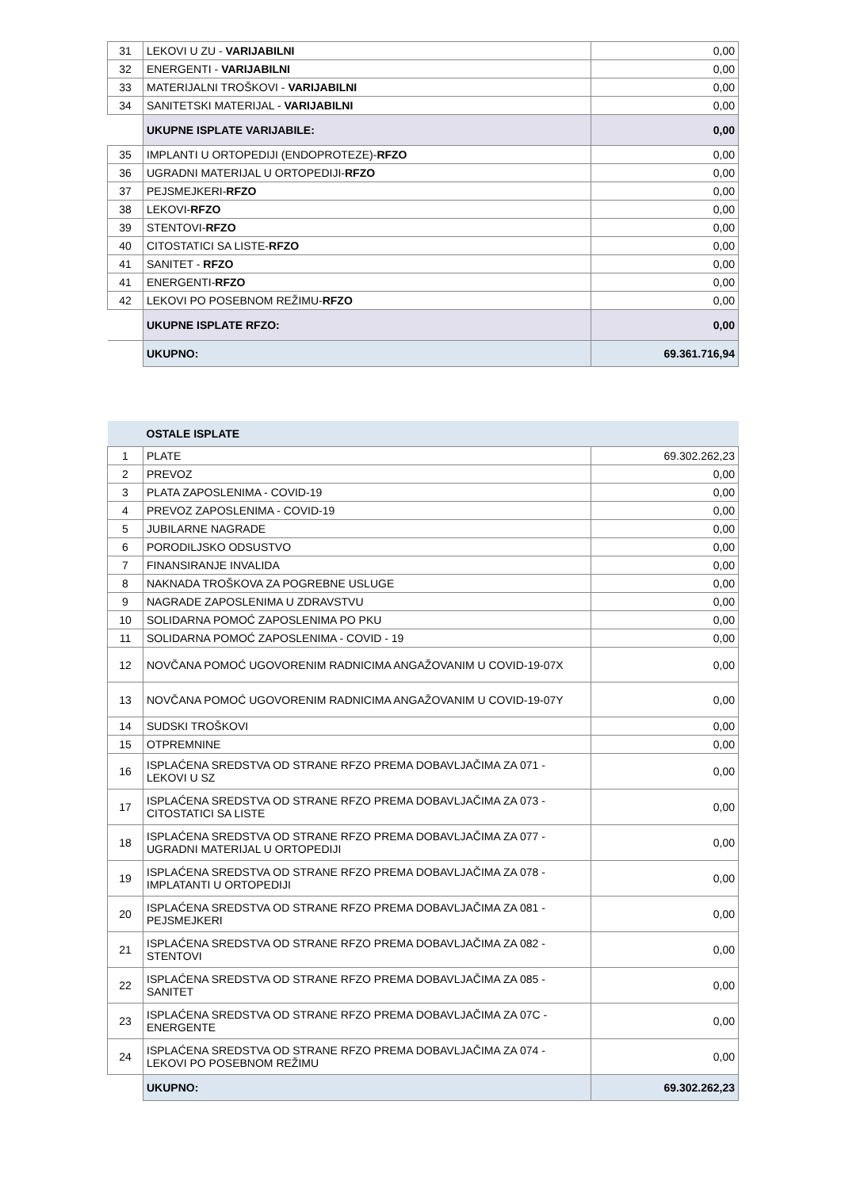| 31 | LEKOVI U ZU - VARIJABILNI | 0,00 |
| 32 | ENERGENTI - VARIJABILNI | 0,00 |
| 33 | MATERIJALNI TROŠKOVI - VARIJABILNI | 0,00 |
| 34 | SANITETSKI MATERIJAL - VARIJABILNI | 0,00 |
| | UKUPNE ISPLATE VARIJABILE: | 0,00 |
| 35 | IMPLANTI U ORTOPEDIJI (ENDOPROTEZE)- RFZO | 0,00 |
| 36 | UGRADNI MATERIJAL U ORTOPEDIJI- RFZO | 0,00 |
| 37 | PEJSMEJKERI- RFZO | 0,00 |
| 38 | LEKOVI- RFZO | 0,00 |
| 39 | STENTOVI- RFZO | 0,00 |
| 40 | CITOSTATICI SA LISTE- RFZO | 0,00 |
| 41 | SANITET - RFZO | 0,00 |
| 41 | ENERGENTI- RFZO | 0,00 |
| 42 | LEKOVI PO POSEBNOM REŽIMU- RFZO | 0,00 |
| | UKUPNE ISPLATE RFZO: | 0,00 |
| | UKUPNO: | 69.361.716,94 |
| | OSTALE ISPLATE | |
| 1 | PLATE | 69.302.262,23 |
| 2 | PREVOZ | 0,00 |
| 3 | PLATA ZAPOSLENIMA - COVID-19 | 0,00 |
| 4 | PREVOZ ZAPOSLENIMA - COVID-19 | 0,00 |
| 5 | JUBILARNE NAGRADE | 0,00 |
| 6 | PORODILJSKO ODSUSTVO | 0,00 |
| 7 | FINANSIRANJE INVALIDA | 0,00 |
| 8 | NAKNADA TROŠKOVA ZA POGREBNE USLUGE | 0,00 |
| 9 | NAGRADE ZAPOSLENIMA U ZDRAVSTVU | 0,00 |
| 10 | SOLIDARNA POMOĆ ZAPOSLENIMA PO PKU | 0,00 |
| 11 | SOLIDARNA POMOĆ ZAPOSLENIMA - COVID - 19 | 0,00 |
| 12 | NOVČANA POMOĆ UGOVORENIM RADNICIMA ANGAŽOVANIM U COVID-19-07X | 0,00 |
| 13 | NOVČANA POMOĆ UGOVORENIM RADNICIMA ANGAŽOVANIM U COVID-19-07Y | 0,00 |
| 14 | SUDSKI TROŠKOVI | 0,00 |
| 15 | OTPREMNINE | 0,00 |
| 16 | ISPLAĆENA SREDSTVA OD STRANE RFZO PREMA DOBAVLJAČIMA ZA 071 - LEKOVI U SZ | 0,00 |
| 17 | ISPLAĆENA SREDSTVA OD STRANE RFZO PREMA DOBAVLJAČIMA ZA 073 - CITOSTATICI SA LISTE | 0,00 |
| 18 | ISPLAĆENA SREDSTVA OD STRANE RFZO PREMA DOBAVLJAČIMA ZA 077 - UGRADNI MATERIJAL U ORTOPEDIJI | 0,00 |
| 19 | ISPLAĆENA SREDSTVA OD STRANE RFZO PREMA DOBAVLJAČIMA ZA 078 - IMPLATANTI U ORTOPEDIJI | 0,00 |
| 20 | ISPLAĆENA SREDSTVA OD STRANE RFZO PREMA DOBAVLJAČIMA ZA 081 - PEJSMEJKERI | 0,00 |
| 21 | ISPLAĆENA SREDSTVA OD STRANE RFZO PREMA DOBAVLJAČIMA ZA 082 - STENTOVI | 0,00 |
| 22 | ISPLAĆENA SREDSTVA OD STRANE RFZO PREMA DOBAVLJAČIMA ZA 085 - SANITET | 0,00 |
| 23 | ISPLAĆENA SREDSTVA OD STRANE RFZO PREMA DOBAVLJAČIMA ZA 07C - ENERGENTE | 0,00 |
| 24 | ISPLAĆENA SREDSTVA OD STRANE RFZO PREMA DOBAVLJAČIMA ZA 074 - LEKOVI PO POSEBNOM REŽIMU | 0,00 |
| | UKUPNO: | 69.302.262,23 |